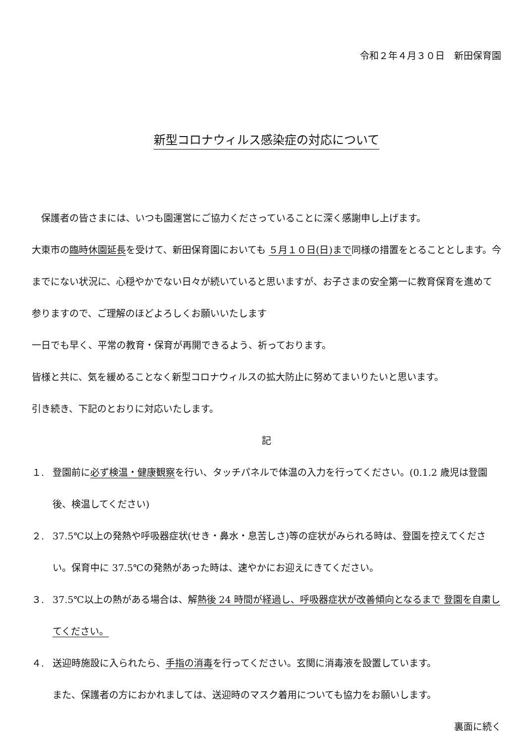令和２年４月３０日　新田保育園
新型コロナウィルス感染症の対応について
　保護者の皆さまには、いつも園運営にご協力くださっていることに深く感謝申し上げます。
大東市の臨時休園延長を受けて、新田保育園においても ５月１０日(日)まで同様の措置をとることとします。今までにない状況に、心穏やかでない日々が続いていると思いますが、お子さまの安全第一に教育保育を進めて参りますので、ご理解のほどよろしくお願いいたします
一日でも早く、平常の教育・保育が再開できるよう、祈っております。
皆様と共に、気を緩めることなく新型コロナウィルスの拡大防止に努めてまいりたいと思います。
引き続き、下記のとおりに対応いたします。
記
１. 登園前に必ず検温・健康観察を行い、タッチパネルで体温の入力を行ってください。(0.1.2 歳児は登園後、検温してください)
２. 37.5℃以上の発熱や呼吸器症状(せき・鼻水・息苦しさ)等の症状がみられる時は、登園を控えてください。保育中に 37.5℃の発熱があった時は、速やかにお迎えにきてください。
３. 37.5℃以上の熱がある場合は、解熱後 24 時間が経過し、呼吸器症状が改善傾向となるまで 登園を自粛してください。
４. 送迎時施設に入られたら、手指の消毒を行ってください。玄関に消毒液を設置しています。
また、保護者の方におかれましては、送迎時のマスク着用についても協力をお願いします。
裏面に続く